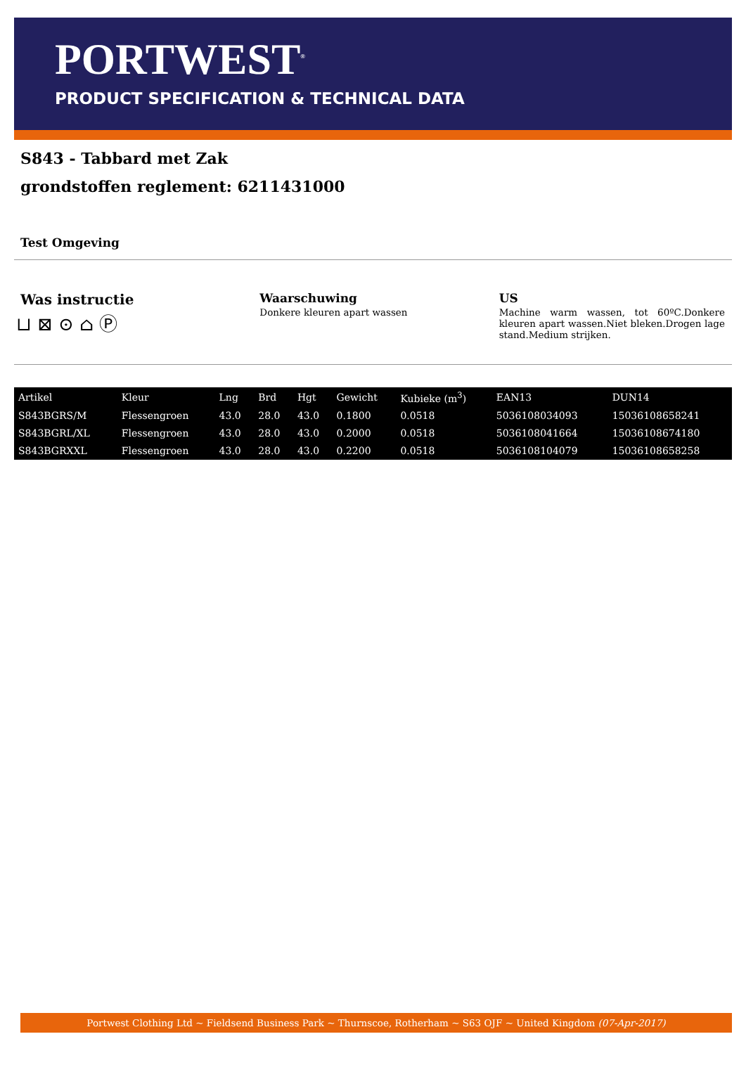PORTWEST<sup>®</sup>
PRODUCT SPECIFICATION & TECHNICAL DATA
S843 - Tabbard met Zak
grondstoffen reglement: 6211431000
Test Omgeving
Was instructie
⊔ ⊠ ⊙ ⌂ Ⓟ
Waarschuwing
Donkere kleuren apart wassen
US
Machine warm wassen, tot 60ºC.Donkere kleuren apart wassen.Niet bleken.Drogen lage stand.Medium strijken.
| Artikel | Kleur | Lng | Brd | Hgt | Gewicht | Kubieke (m<sup>3</sup>) | EAN13 | DUN14 |
| --- | --- | --- | --- | --- | --- | --- | --- | --- |
| S843BGRS/M | Flessengroen | 43.0 | 28.0 | 43.0 | 0.1800 | 0.0518 | 5036108034093 | 15036108658241 |
| S843BGRL/XL | Flessengroen | 43.0 | 28.0 | 43.0 | 0.2000 | 0.0518 | 5036108041664 | 15036108674180 |
| S843BGRXXL | Flessengroen | 43.0 | 28.0 | 43.0 | 0.2200 | 0.0518 | 5036108104079 | 15036108658258 |
Portwest Clothing Ltd ~ Fieldsend Business Park ~ Thurnscoe, Rotherham ~ S63 OJF ~ United Kingdom (07-Apr-2017)